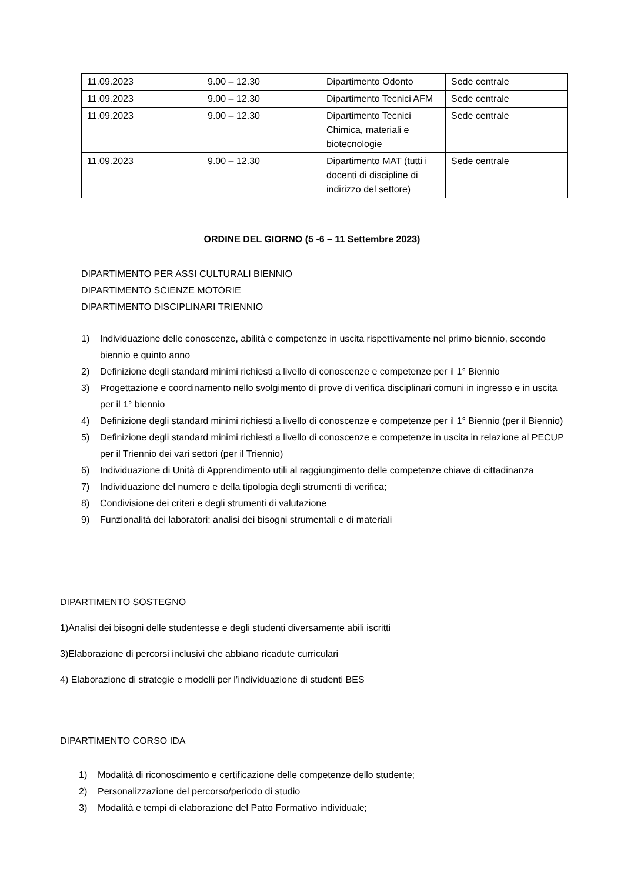| 11.09.2023 | 9.00 – 12.30 | Dipartimento Odonto | Sede centrale |
| 11.09.2023 | 9.00 – 12.30 | Dipartimento Tecnici AFM | Sede centrale |
| 11.09.2023 | 9.00 – 12.30 | Dipartimento Tecnici Chimica, materiali e biotecnologie | Sede centrale |
| 11.09.2023 | 9.00 – 12.30 | Dipartimento MAT (tutti i docenti di discipline di indirizzo del settore) | Sede centrale |
ORDINE DEL GIORNO (5 -6 – 11 Settembre 2023)
DIPARTIMENTO PER ASSI CULTURALI BIENNIO
DIPARTIMENTO SCIENZE MOTORIE
DIPARTIMENTO DISCIPLINARI TRIENNIO
1) Individuazione delle conoscenze, abilità e competenze in uscita rispettivamente nel primo biennio, secondo biennio e quinto anno
2) Definizione degli standard minimi richiesti a livello di conoscenze e competenze per il 1° Biennio
3) Progettazione e coordinamento nello svolgimento di prove di verifica disciplinari comuni in ingresso e in uscita per il 1° biennio
4) Definizione degli standard minimi richiesti a livello di conoscenze e competenze per il 1° Biennio (per il Biennio)
5) Definizione degli standard minimi richiesti a livello di conoscenze e competenze in uscita in relazione al PECUP per il Triennio dei vari settori (per il Triennio)
6) Individuazione di Unità di Apprendimento utili al raggiungimento delle competenze chiave di cittadinanza
7) Individuazione del numero e della tipologia degli strumenti di verifica;
8) Condivisione dei criteri e degli strumenti di valutazione
9) Funzionalità dei laboratori: analisi dei bisogni strumentali e di materiali
DIPARTIMENTO SOSTEGNO
1)Analisi dei bisogni delle studentesse e degli studenti diversamente abili iscritti
3)Elaborazione di percorsi inclusivi che abbiano ricadute curriculari
4) Elaborazione di strategie e modelli per l’individuazione di studenti BES
DIPARTIMENTO CORSO IDA
1) Modalità di riconoscimento e certificazione delle competenze dello studente;
2) Personalizzazione del percorso/periodo di studio
3) Modalità e tempi di elaborazione del Patto Formativo individuale;